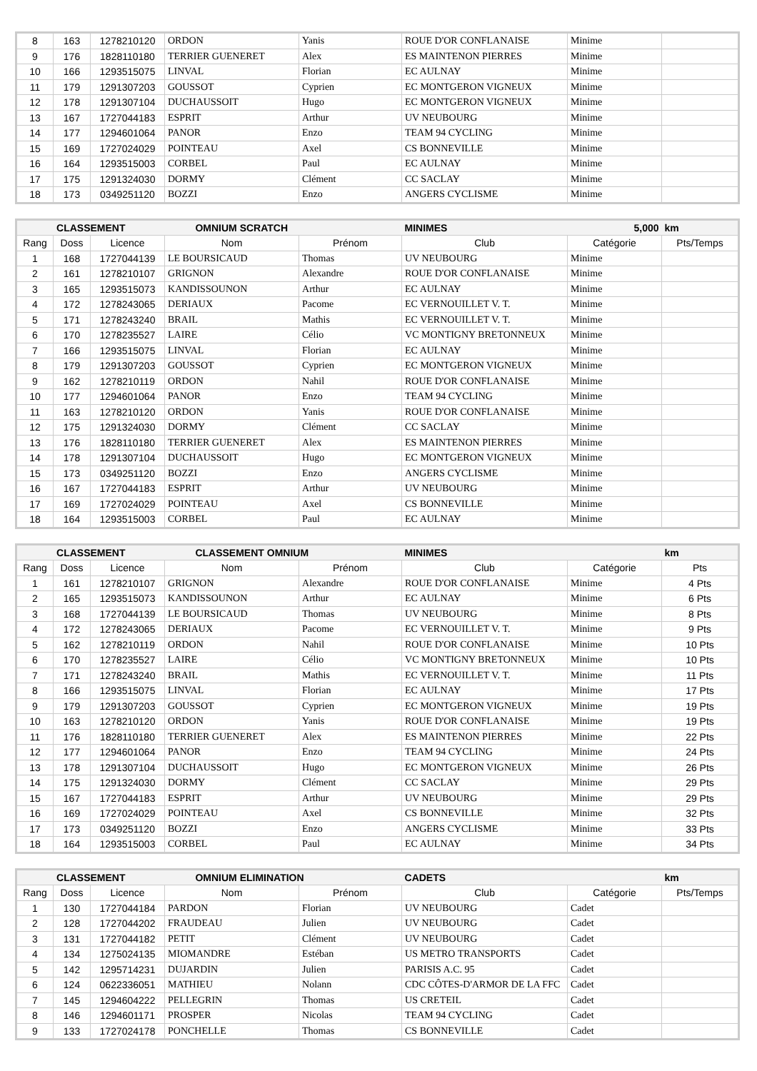| 8 | 163 | 1278210120 | ORDON | Yanis | ROUE D'OR CONFLANAISE | Minime | |
| 9 | 176 | 1828110180 | TERRIER GUENERET | Alex | ES MAINTENON PIERRES | Minime | |
| 10 | 166 | 1293515075 | LINVAL | Florian | EC AULNAY | Minime | |
| 11 | 179 | 1291307203 | GOUSSOT | Cyprien | EC MONTGERON VIGNEUX | Minime | |
| 12 | 178 | 1291307104 | DUCHAUSSOIT | Hugo | EC MONTGERON VIGNEUX | Minime | |
| 13 | 167 | 1727044183 | ESPRIT | Arthur | UV NEUBOURG | Minime | |
| 14 | 177 | 1294601064 | PANOR | Enzo | TEAM 94 CYCLING | Minime | |
| 15 | 169 | 1727024029 | POINTEAU | Axel | CS BONNEVILLE | Minime | |
| 16 | 164 | 1293515003 | CORBEL | Paul | EC AULNAY | Minime | |
| 17 | 175 | 1291324030 | DORMY | Clément | CC SACLAY | Minime | |
| 18 | 173 | 0349251120 | BOZZI | Enzo | ANGERS CYCLISME | Minime | |
| CLASSEMENT | | | OMNIUM SCRATCH | | MINIMES | 5,000 | km |
| --- | --- | --- | --- | --- | --- | --- | --- |
| Rang | Doss | Licence | Nom | Prénom | Club | Catégorie | Pts/Temps |
| 1 | 168 | 1727044139 | LE BOURSICAUD | Thomas | UV NEUBOURG | Minime | |
| 2 | 161 | 1278210107 | GRIGNON | Alexandre | ROUE D'OR CONFLANAISE | Minime | |
| 3 | 165 | 1293515073 | KANDISSOUNON | Arthur | EC AULNAY | Minime | |
| 4 | 172 | 1278243065 | DERIAUX | Pacome | EC VERNOUILLET V. T. | Minime | |
| 5 | 171 | 1278243240 | BRAIL | Mathis | EC VERNOUILLET V. T. | Minime | |
| 6 | 170 | 1278235527 | LAIRE | Célio | VC MONTIGNY BRETONNEUX | Minime | |
| 7 | 166 | 1293515075 | LINVAL | Florian | EC AULNAY | Minime | |
| 8 | 179 | 1291307203 | GOUSSOT | Cyprien | EC MONTGERON VIGNEUX | Minime | |
| 9 | 162 | 1278210119 | ORDON | Nahil | ROUE D'OR CONFLANAISE | Minime | |
| 10 | 177 | 1294601064 | PANOR | Enzo | TEAM 94 CYCLING | Minime | |
| 11 | 163 | 1278210120 | ORDON | Yanis | ROUE D'OR CONFLANAISE | Minime | |
| 12 | 175 | 1291324030 | DORMY | Clément | CC SACLAY | Minime | |
| 13 | 176 | 1828110180 | TERRIER GUENERET | Alex | ES MAINTENON PIERRES | Minime | |
| 14 | 178 | 1291307104 | DUCHAUSSOIT | Hugo | EC MONTGERON VIGNEUX | Minime | |
| 15 | 173 | 0349251120 | BOZZI | Enzo | ANGERS CYCLISME | Minime | |
| 16 | 167 | 1727044183 | ESPRIT | Arthur | UV NEUBOURG | Minime | |
| 17 | 169 | 1727024029 | POINTEAU | Axel | CS BONNEVILLE | Minime | |
| 18 | 164 | 1293515003 | CORBEL | Paul | EC AULNAY | Minime | |
| CLASSEMENT | | | CLASSEMENT OMNIUM | | MINIMES | | km |
| --- | --- | --- | --- | --- | --- | --- | --- |
| Rang | Doss | Licence | Nom | Prénom | Club | Catégorie | Pts |
| 1 | 161 | 1278210107 | GRIGNON | Alexandre | ROUE D'OR CONFLANAISE | Minime | 4 Pts |
| 2 | 165 | 1293515073 | KANDISSOUNON | Arthur | EC AULNAY | Minime | 6 Pts |
| 3 | 168 | 1727044139 | LE BOURSICAUD | Thomas | UV NEUBOURG | Minime | 8 Pts |
| 4 | 172 | 1278243065 | DERIAUX | Pacome | EC VERNOUILLET V. T. | Minime | 9 Pts |
| 5 | 162 | 1278210119 | ORDON | Nahil | ROUE D'OR CONFLANAISE | Minime | 10 Pts |
| 6 | 170 | 1278235527 | LAIRE | Célio | VC MONTIGNY BRETONNEUX | Minime | 10 Pts |
| 7 | 171 | 1278243240 | BRAIL | Mathis | EC VERNOUILLET V. T. | Minime | 11 Pts |
| 8 | 166 | 1293515075 | LINVAL | Florian | EC AULNAY | Minime | 17 Pts |
| 9 | 179 | 1291307203 | GOUSSOT | Cyprien | EC MONTGERON VIGNEUX | Minime | 19 Pts |
| 10 | 163 | 1278210120 | ORDON | Yanis | ROUE D'OR CONFLANAISE | Minime | 19 Pts |
| 11 | 176 | 1828110180 | TERRIER GUENERET | Alex | ES MAINTENON PIERRES | Minime | 22 Pts |
| 12 | 177 | 1294601064 | PANOR | Enzo | TEAM 94 CYCLING | Minime | 24 Pts |
| 13 | 178 | 1291307104 | DUCHAUSSOIT | Hugo | EC MONTGERON VIGNEUX | Minime | 26 Pts |
| 14 | 175 | 1291324030 | DORMY | Clément | CC SACLAY | Minime | 29 Pts |
| 15 | 167 | 1727044183 | ESPRIT | Arthur | UV NEUBOURG | Minime | 29 Pts |
| 16 | 169 | 1727024029 | POINTEAU | Axel | CS BONNEVILLE | Minime | 32 Pts |
| 17 | 173 | 0349251120 | BOZZI | Enzo | ANGERS CYCLISME | Minime | 33 Pts |
| 18 | 164 | 1293515003 | CORBEL | Paul | EC AULNAY | Minime | 34 Pts |
| CLASSEMENT | | | OMNIUM ELIMINATION | | CADETS | | km |
| --- | --- | --- | --- | --- | --- | --- | --- |
| Rang | Doss | Licence | Nom | Prénom | Club | Catégorie | Pts/Temps |
| 1 | 130 | 1727044184 | PARDON | Florian | UV NEUBOURG | Cadet | |
| 2 | 128 | 1727044202 | FRAUDEAU | Julien | UV NEUBOURG | Cadet | |
| 3 | 131 | 1727044182 | PETIT | Clément | UV NEUBOURG | Cadet | |
| 4 | 134 | 1275024135 | MIOMANDRE | Estéban | US METRO TRANSPORTS | Cadet | |
| 5 | 142 | 1295714231 | DUJARDIN | Julien | PARISIS A.C. 95 | Cadet | |
| 6 | 124 | 0622336051 | MATHIEU | Nolann | CDC CÔTES-D'ARMOR DE LA FFC | Cadet | |
| 7 | 145 | 1294604222 | PELLEGRIN | Thomas | US CRETEIL | Cadet | |
| 8 | 146 | 1294601171 | PROSPER | Nicolas | TEAM 94 CYCLING | Cadet | |
| 9 | 133 | 1727024178 | PONCHELLE | Thomas | CS BONNEVILLE | Cadet | |